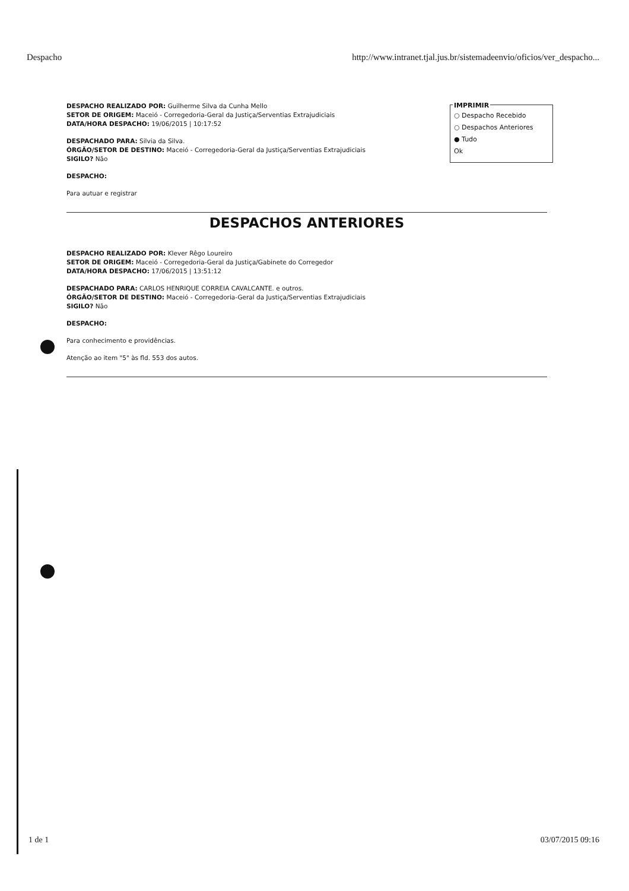Despacho http://www.intranet.tjal.jus.br/sistemadeenvio/oficios/ver_despacho...
DESPACHO REALIZADO POR: Guilherme Silva da Cunha Mello
SETOR DE ORIGEM: Maceió - Corregedoria-Geral da Justiça/Serventias Extrajudiciais
DATA/HORA DESPACHO: 19/06/2015 | 10:17:52
DESPACHADO PARA: Silvia da Silva.
ÓRGÃO/SETOR DE DESTINO: Maceió - Corregedoria-Geral da Justiça/Serventias Extrajudiciais
SIGILO? Não
DESPACHO:
Para autuar e registrar
DESPACHOS ANTERIORES
DESPACHO REALIZADO POR: Klever Rêgo Loureiro
SETOR DE ORIGEM: Maceió - Corregedoria-Geral da Justiça/Gabinete do Corregedor
DATA/HORA DESPACHO: 17/06/2015 | 13:51:12
DESPACHADO PARA: CARLOS HENRIQUE CORREIA CAVALCANTE. e outros.
ÓRGÃO/SETOR DE DESTINO: Maceió - Corregedoria-Geral da Justiça/Serventias Extrajudiciais
SIGILO? Não
DESPACHO:
Para conhecimento e providências.
Atenção ao item "5" às fld. 553 dos autos.
IMPRIMIR
○ Despacho Recebido
○ Despachos Anteriores
● Tudo
Ok
1 de 1 03/07/2015 09:16